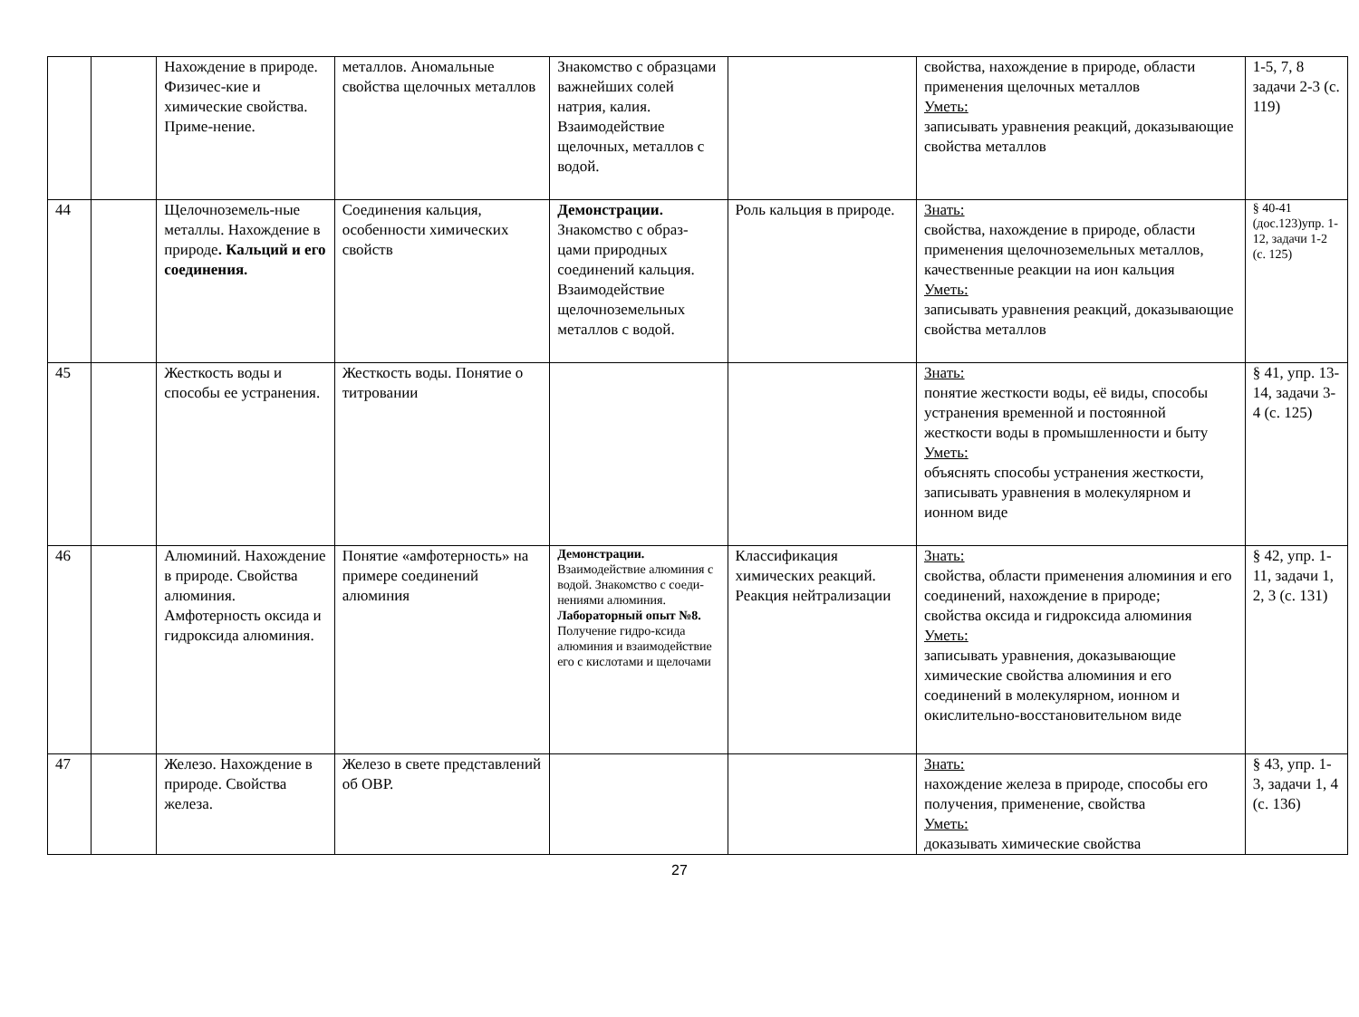| | | Нахождение в природе. Физичес-кие и химические свойства. Приме-нение. | металлов. Аномальные свойства щелочных металлов | Знакомство с образцами важнейших солей натрия, калия. Взаимодействие щелочных, металлов с водой. | | свойства, нахождение в природе, области применения щелочных металлов Уметь: записывать уравнения реакций, доказывающие свойства металлов | 1-5, 7, 8 задачи 2-3 (с. 119) |
| 44 | | Щелочноземель-ные металлы. Нахождение в природе . Кальций и его соединения. | Соединения кальция, особенности химических свойств | Демонстрации. Знакомство с образ-цами природных соединений кальция. Взаимодействие щелочноземельных металлов с водой. | Роль кальция в природе. | Знать: свойства, нахождение в природе, области применения щелочноземельных металлов, качественные реакции на ион кальция Уметь: записывать уравнения реакций, доказывающие свойства металлов | § 40-41 (доc.123)упр. 1-12, задачи 1-2 (с. 125) |
| 45 | | Жесткость воды и способы ее устранения. | Жесткость воды. Понятие о титровании | | | Знать: понятие жесткости воды, её виды, способы устранения временной и постоянной жесткости воды в промышленности и быту Уметь: объяснять способы устранения жесткости, записывать уравнения в молекулярном и ионном виде | § 41, упр. 13-14, задачи 3-4 (с. 125) |
| 46 | | Алюминий. Нахождение в природе. Свойства алюминия. Амфотерность оксида и гидроксида алюминия. | Понятие «амфотерность» на примере соединений алюминия | Демонстрации. Взаимодействие алюминия с водой. Знакомство с соеди-нениями алюминия. Лабораторный опыт №8. Получение гидро-ксида алюминия и взаимодействие его с кислотами и щелочами | Классификация химических реакций. Реакция нейтрализации | Знать: свойства, области применения алюминия и его соединений, нахождение в природе; свойства оксида и гидроксида алюминия Уметь: записывать уравнения, доказывающие химические свойства алюминия и его соединений в молекулярном, ионном и окислительно-восстановительном виде | § 42, упр. 1-11, задачи 1, 2, 3 (с. 131) |
| 47 | | Железо. Нахождение в природе. Свойства железа. | Железо в свете представлений об ОВР. | | | Знать: нахождение железа в природе, способы его получения, применение, свойства Уметь: доказывать химические свойства | § 43, упр. 1-3, задачи 1, 4 (с. 136) |
27